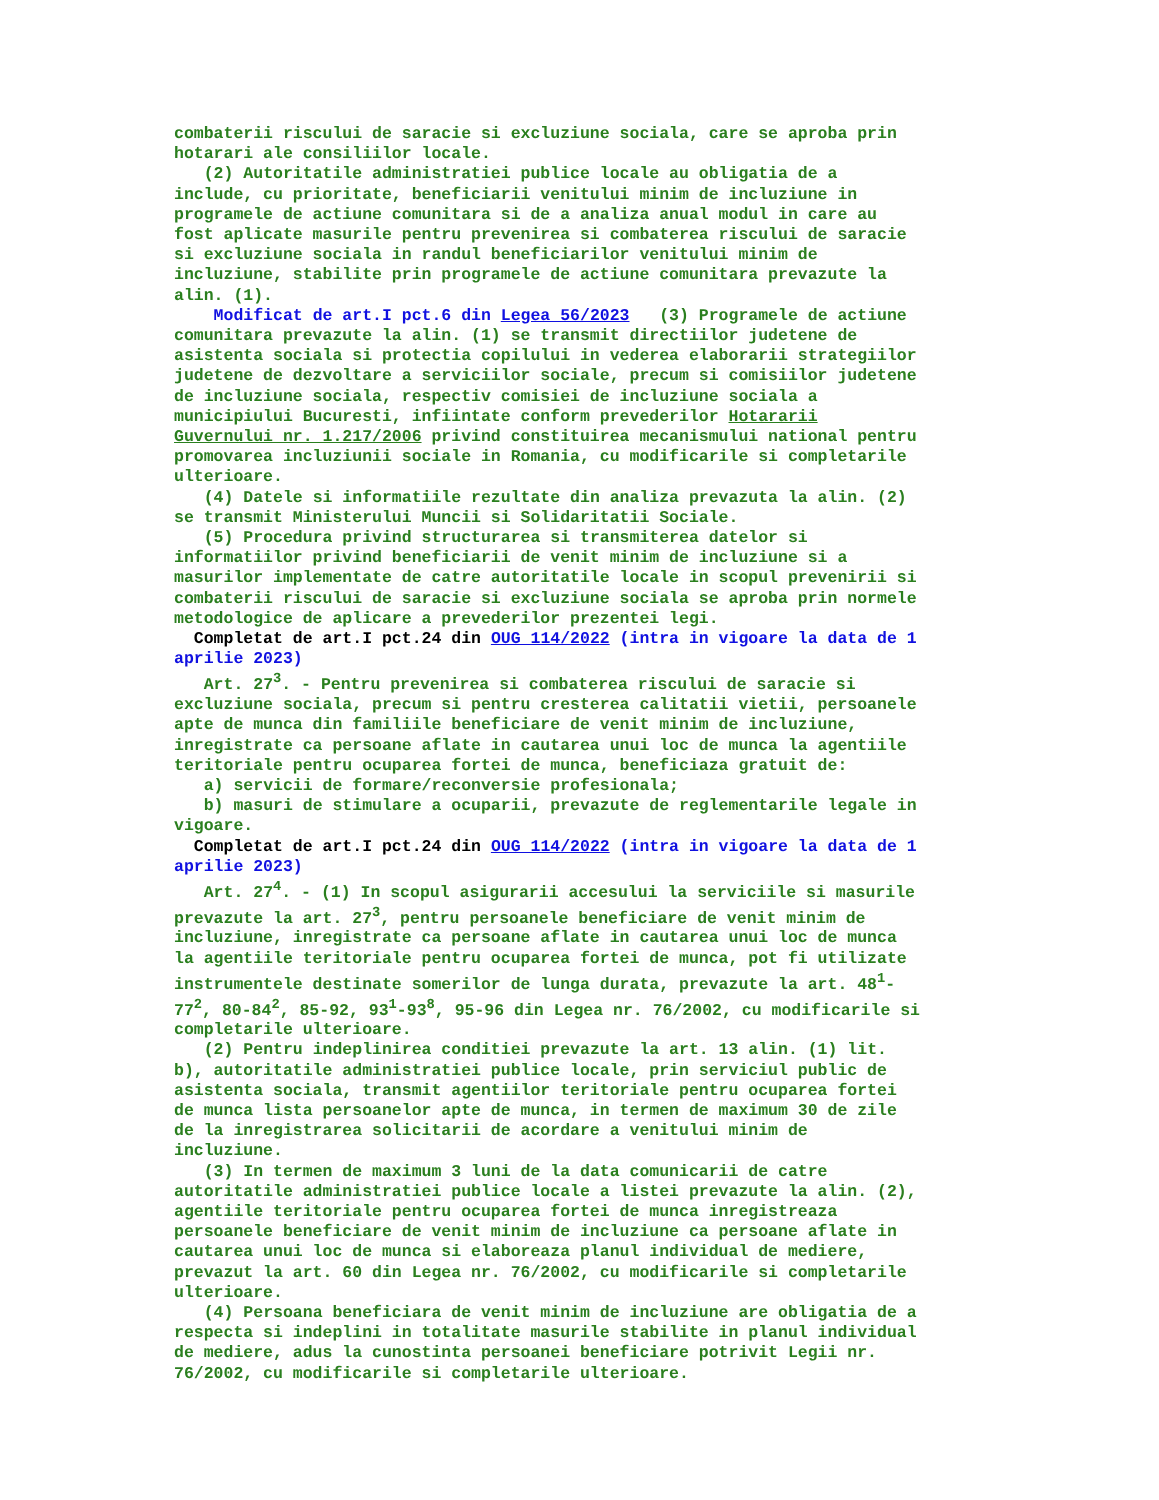combaterii riscului de saracie si excluziune sociala, care se aproba prin hotarari ale consiliilor locale. (2) Autoritatile administratiei publice locale au obligatia de a include, cu prioritate, beneficiarii venitului minim de incluziune in programele de actiune comunitara si de a analiza anual modul in care au fost aplicate masurile pentru prevenirea si combaterea riscului de saracie si excluziune sociala in randul beneficiarilor venitului minim de incluziune, stabilite prin programele de actiune comunitara prevazute la alin. (1). Modificat de art.I pct.6 din Legea 56/2023 (3) Programele de actiune comunitara prevazute la alin. (1) se transmit directiilor judetene de asistenta sociala si protectia copilului in vederea elaborarii strategiilor judetene de dezvoltare a serviciilor sociale, precum si comisiilor judetene de incluziune sociala, respectiv comisiei de incluziune sociala a municipiului Bucuresti, infiintate conform prevederilor Hotararii Guvernului nr. 1.217/2006 privind constituirea mecanismului national pentru promovarea incluziunii sociale in Romania, cu modificarile si completarile ulterioare. (4) Datele si informatiile rezultate din analiza prevazuta la alin. (2) se transmit Ministerului Muncii si Solidaritatii Sociale. (5) Procedura privind structurarea si transmiterea datelor si informatiilor privind beneficiarii de venit minim de incluziune si a masurilor implementate de catre autoritatile locale in scopul prevenirii si combaterii riscului de saracie si excluziune sociala se aproba prin normele metodologice de aplicare a prevederilor prezentei legi. Completat de art.I pct.24 din OUG 114/2022 (intra in vigoare la data de 1 aprilie 2023) Art. 27<sup>3</sup>. - Pentru prevenirea si combaterea riscului de saracie si excluziune sociala, precum si pentru cresterea calitatii vietii, persoanele apte de munca din familiile beneficiare de venit minim de incluziune, inregistrate ca persoane aflate in cautarea unui loc de munca la agentiile teritoriale pentru ocuparea fortei de munca, beneficiaza gratuit de: a) servicii de formare/reconversie profesionala; b) masuri de stimulare a ocuparii, prevazute de reglementarile legale in vigoare. Completat de art.I pct.24 din OUG 114/2022 (intra in vigoare la data de 1 aprilie 2023) Art. 27<sup>4</sup>. - (1) In scopul asigurarii accesului la serviciile si masurile prevazute la art. 27<sup>3</sup>, pentru persoanele beneficiare de venit minim de incluziune, inregistrate ca persoane aflate in cautarea unui loc de munca la agentiile teritoriale pentru ocuparea fortei de munca, pot fi utilizate instrumentele destinate somerilor de lunga durata, prevazute la art. 48<sup>1</sup>- 77<sup>2</sup>, 80-84<sup>2</sup>, 85-92, 93<sup>1</sup>-93<sup>8</sup>, 95-96 din Legea nr. 76/2002, cu modificarile si completarile ulterioare. (2) Pentru indeplinirea conditiei prevazute la art. 13 alin. (1) lit. b), autoritatile administratiei publice locale, prin serviciul public de asistenta sociala, transmit agentiilor teritoriale pentru ocuparea fortei de munca lista persoanelor apte de munca, in termen de maximum 30 de zile de la inregistrarea solicitarii de acordare a venitului minim de incluziune. (3) In termen de maximum 3 luni de la data comunicarii de catre autoritatile administratiei publice locale a listei prevazute la alin. (2), agentiile teritoriale pentru ocuparea fortei de munca inregistreaza persoanele beneficiare de venit minim de incluziune ca persoane aflate in cautarea unui loc de munca si elaboreaza planul individual de mediere, prevazut la art. 60 din Legea nr. 76/2002, cu modificarile si completarile ulterioare. (4) Persoana beneficiara de venit minim de incluziune are obligatia de a respecta si indeplini in totalitate masurile stabilite in planul individual de mediere, adus la cunostinta persoanei beneficiare potrivit Legii nr. 76/2002, cu modificarile si completarile ulterioare.